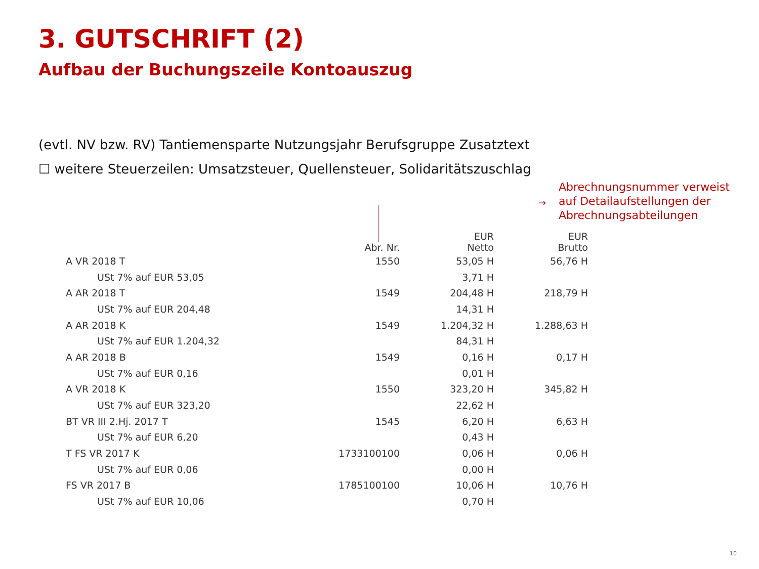3. GUTSCHRIFT (2)
Aufbau der Buchungszeile Kontoauszug
(evtl. NV bzw. RV) Tantiemensparte Nutzungsjahr Berufsgruppe Zusatztext
☐ weitere Steuerzeilen: Umsatzsteuer, Quellensteuer, Solidaritätszuschlag
→
Abrechnungsnummer verweist
auf Detailaufstellungen der
Abrechnungsabteilungen
| | Abr. Nr. | EUR Netto | EUR Brutto |
| --- | --- | --- | --- |
| A VR 2018 T | 1550 | 53,05 H | 56,76 H |
| USt 7% auf EUR 53,05 | | 3,71 H | |
| A AR 2018 T | 1549 | 204,48 H | 218,79 H |
| USt 7% auf EUR 204,48 | | 14,31 H | |
| A AR 2018 K | 1549 | 1.204,32 H | 1.288,63 H |
| USt 7% auf EUR 1.204,32 | | 84,31 H | |
| A AR 2018 B | 1549 | 0,16 H | 0,17 H |
| USt 7% auf EUR 0,16 | | 0,01 H | |
| A VR 2018 K | 1550 | 323,20 H | 345,82 H |
| USt 7% auf EUR 323,20 | | 22,62 H | |
| BT VR III 2.Hj. 2017 T | 1545 | 6,20 H | 6,63 H |
| USt 7% auf EUR 6,20 | | 0,43 H | |
| T FS VR 2017 K | 1733100100 | 0,06 H | 0,06 H |
| USt 7% auf EUR 0,06 | | 0,00 H | |
| FS VR 2017 B | 1785100100 | 10,06 H | 10,76 H |
| USt 7% auf EUR 10,06 | | 0,70 H | |
10